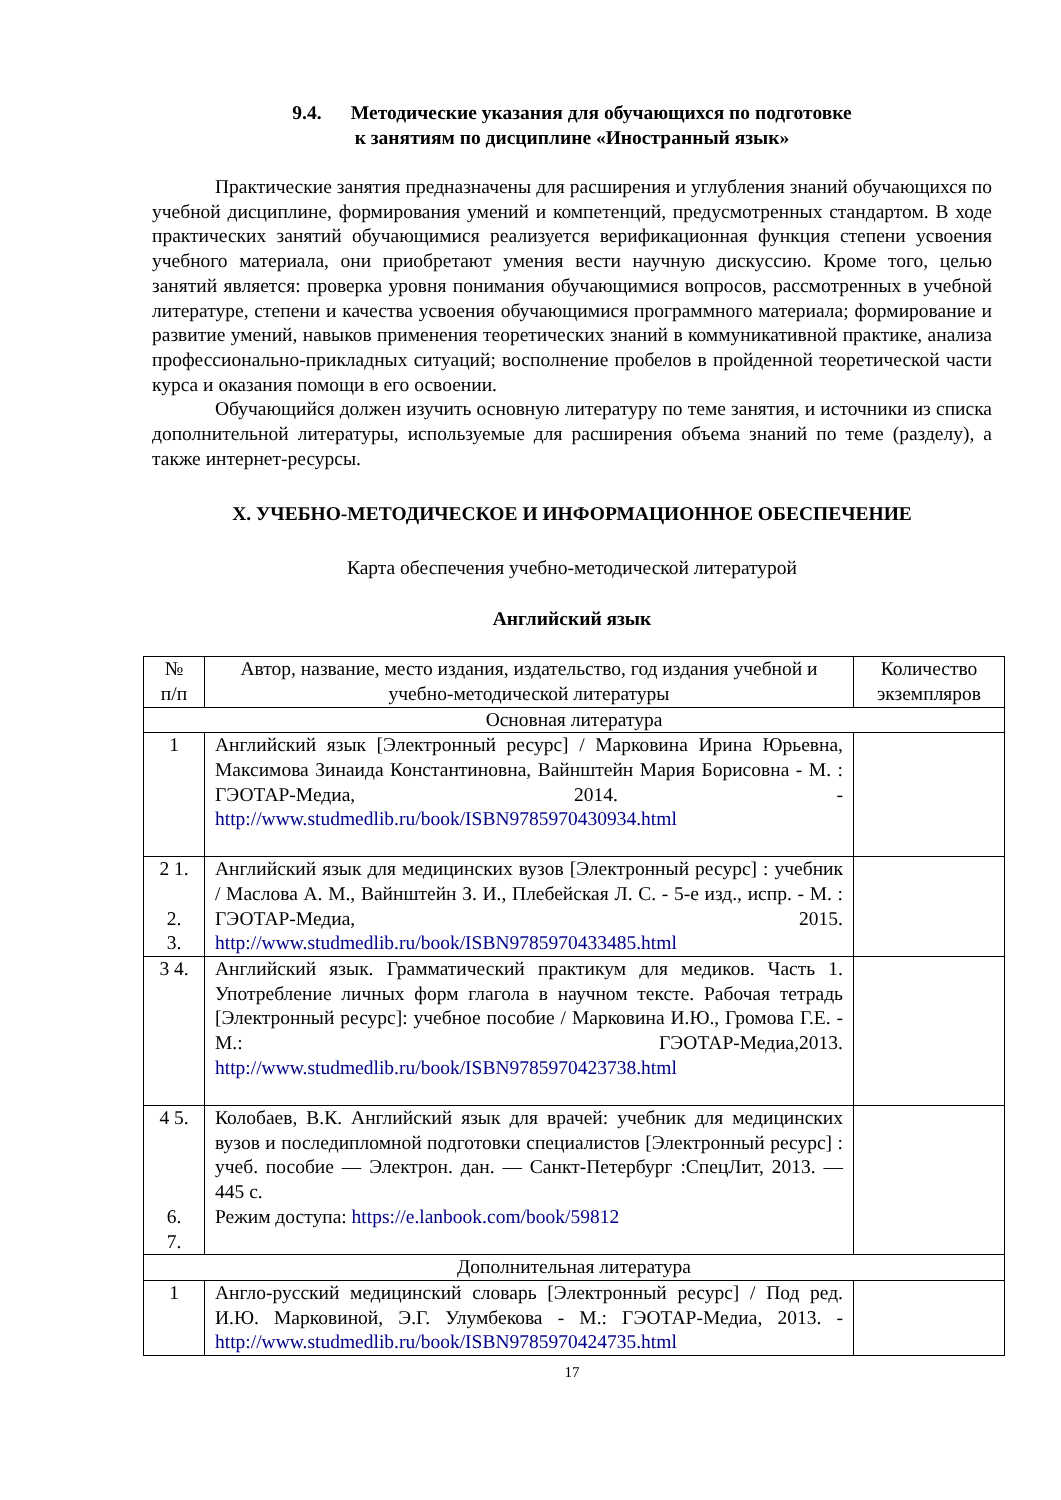9.4. Методические указания для обучающихся по подготовке
к занятиям по дисциплине «Иностранный язык»
Практические занятия предназначены для расширения и углубления знаний обучающихся по учебной дисциплине, формирования умений и компетенций, предусмотренных стандартом. В ходе практических занятий обучающимися реализуется верификационная функция степени усвоения учебного материала, они приобретают умения вести научную дискуссию. Кроме того, целью занятий является: проверка уровня понимания обучающимися вопросов, рассмотренных в учебной литературе, степени и качества усвоения обучающимися программного материала; формирование и развитие умений, навыков применения теоретических знаний в коммуникативной практике, анализа профессионально-прикладных ситуаций; восполнение пробелов в пройденной теоретической части курса и оказания помощи в его освоении.
Обучающийся должен изучить основную литературу по теме занятия, и источники из списка дополнительной литературы, используемые для расширения объема знаний по теме (разделу), а также интернет-ресурсы.
X. УЧЕБНО-МЕТОДИЧЕСКОЕ И ИНФОРМАЦИОННОЕ ОБЕСПЕЧЕНИЕ
Карта обеспечения учебно-методической литературой
Английский язык
| № п/п | Автор, название, место издания, издательство, год издания учебной и учебно-методической литературы | Количество экземпляров |
| --- | --- | --- |
| Основная литература | | |
| 1 | Английский язык [Электронный ресурс] / Марковина Ирина Юрьевна, Максимова Зинаида Константиновна, Вайнштейн Мария Борисовна - М. : ГЭОТАР-Медиа, 2014. - http://www.studmedlib.ru/book/ISBN9785970430934.html | |
| 2 1. 2. 3. | Английский язык для медицинских вузов [Электронный ресурс] : учебник / Маслова А. М., Вайнштейн З. И., Плебейская Л. С. - 5-е изд., испр. - М. : ГЭОТАР-Медиа, 2015. http://www.studmedlib.ru/book/ISBN9785970433485.html | |
| 3 4. | Английский язык. Грамматический практикум для медиков. Часть 1. Употребление личных форм глагола в научном тексте. Рабочая тетрадь [Электронный ресурс]: учебное пособие / Марковина И.Ю., Громова Г.Е. - М.: ГЭОТАР-Медиа,2013. http://www.studmedlib.ru/book/ISBN9785970423738.html | |
| 4 5. 6. 7. | Колобаев, В.К. Английский язык для врачей: учебник для медицинских вузов и последипломной подготовки специалистов [Электронный ресурс] : учеб. пособие — Электрон. дан. — Санкт-Петербург :СпецЛит, 2013. — 445 с. Режим доступа: https://e.lanbook.com/book/59812 | |
| Дополнительная литература | | |
| 1 | Англо-русский медицинский словарь [Электронный ресурс] / Под ред. И.Ю. Марковиной, Э.Г. Улумбекова - М.: ГЭОТАР-Медиа, 2013. - http://www.studmedlib.ru/book/ISBN9785970424735.html | |
17